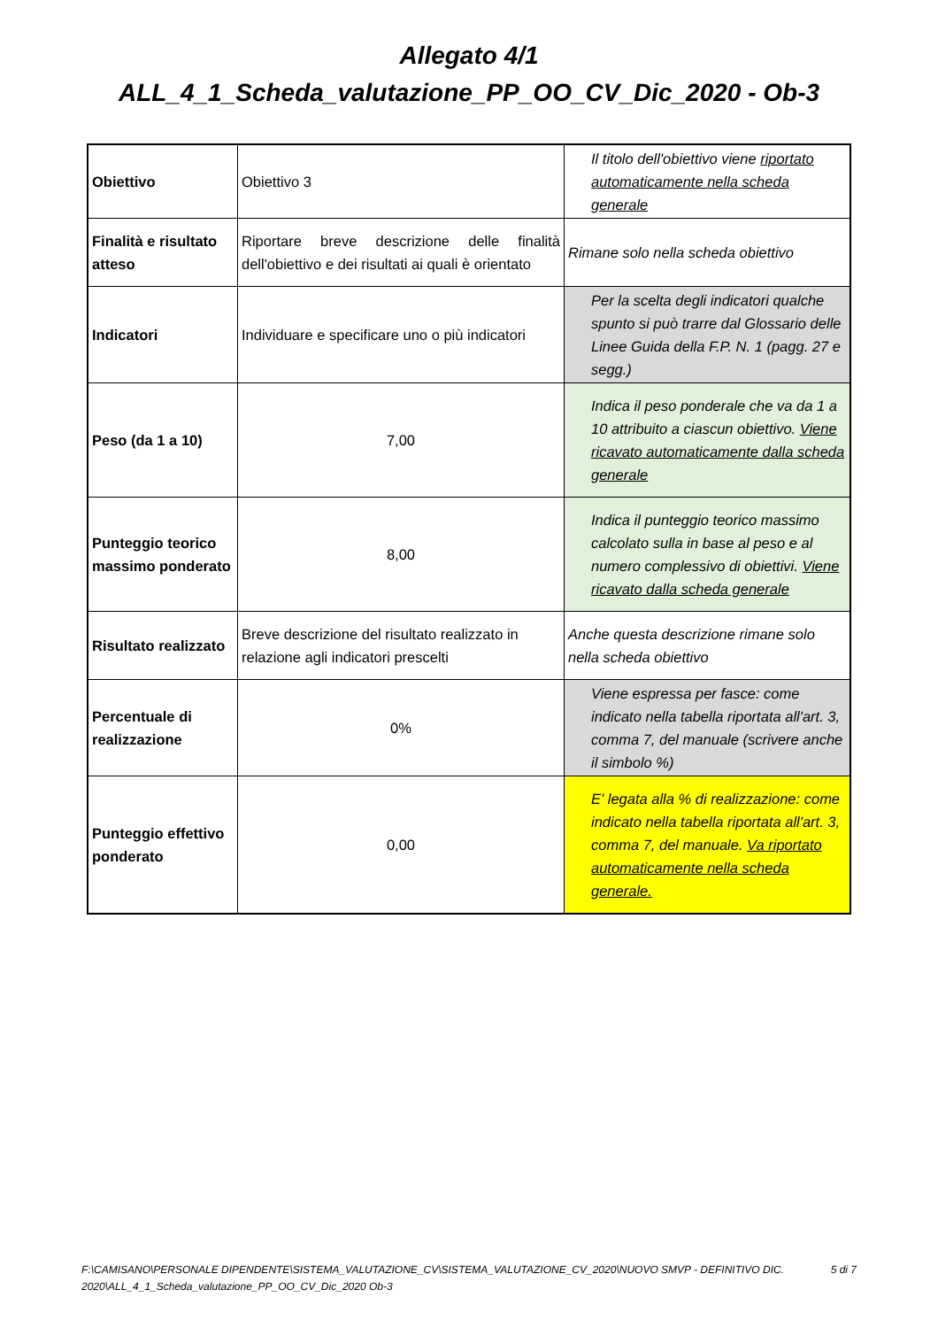Allegato 4/1
ALL_4_1_Scheda_valutazione_PP_OO_CV_Dic_2020 - Ob-3
| Obiettivo | Obiettivo 3 | Il titolo dell'obiettivo viene riportato automaticamente nella scheda generale |
| Finalità e risultato atteso | Riportare breve descrizione delle finalità dell'obiettivo e dei risultati ai quali è orientato | Rimane solo nella scheda obiettivo |
| Indicatori | Individuare e specificare uno o più indicatori | Per la scelta degli indicatori qualche spunto si può trarre dal Glossario delle Linee Guida della F.P. N. 1 (pagg. 27 e segg.) |
| Peso (da 1 a 10) | 7,00 | Indica il peso ponderale che va da 1 a 10 attribuito a ciascun obiettivo. Viene ricavato automaticamente dalla scheda generale |
| Punteggio teorico massimo ponderato | 8,00 | Indica il punteggio teorico massimo calcolato sulla in base al peso e al numero complessivo di obiettivi. Viene ricavato dalla scheda generale |
| Risultato realizzato | Breve descrizione del risultato realizzato in relazione agli indicatori prescelti | Anche questa descrizione rimane solo nella scheda obiettivo |
| Percentuale di realizzazione | 0% | Viene espressa per fasce: come indicato nella tabella riportata all'art. 3, comma 7, del manuale (scrivere anche il simbolo %) |
| Punteggio effettivo ponderato | 0,00 | E' legata alla % di realizzazione: come indicato nella tabella riportata all'art. 3, comma 7, del manuale. Va riportato automaticamente nella scheda generale. |
F:\CAMISANO\PERSONALE DIPENDENTE\SISTEMA_VALUTAZIONE_CV\SISTEMA_VALUTAZIONE_CV_2020\NUOVO SMVP - DEFINITIVO DIC. 2020\ALL_4_1_Scheda_valutazione_PP_OO_CV_Dic_2020 Ob-3
5 di 7